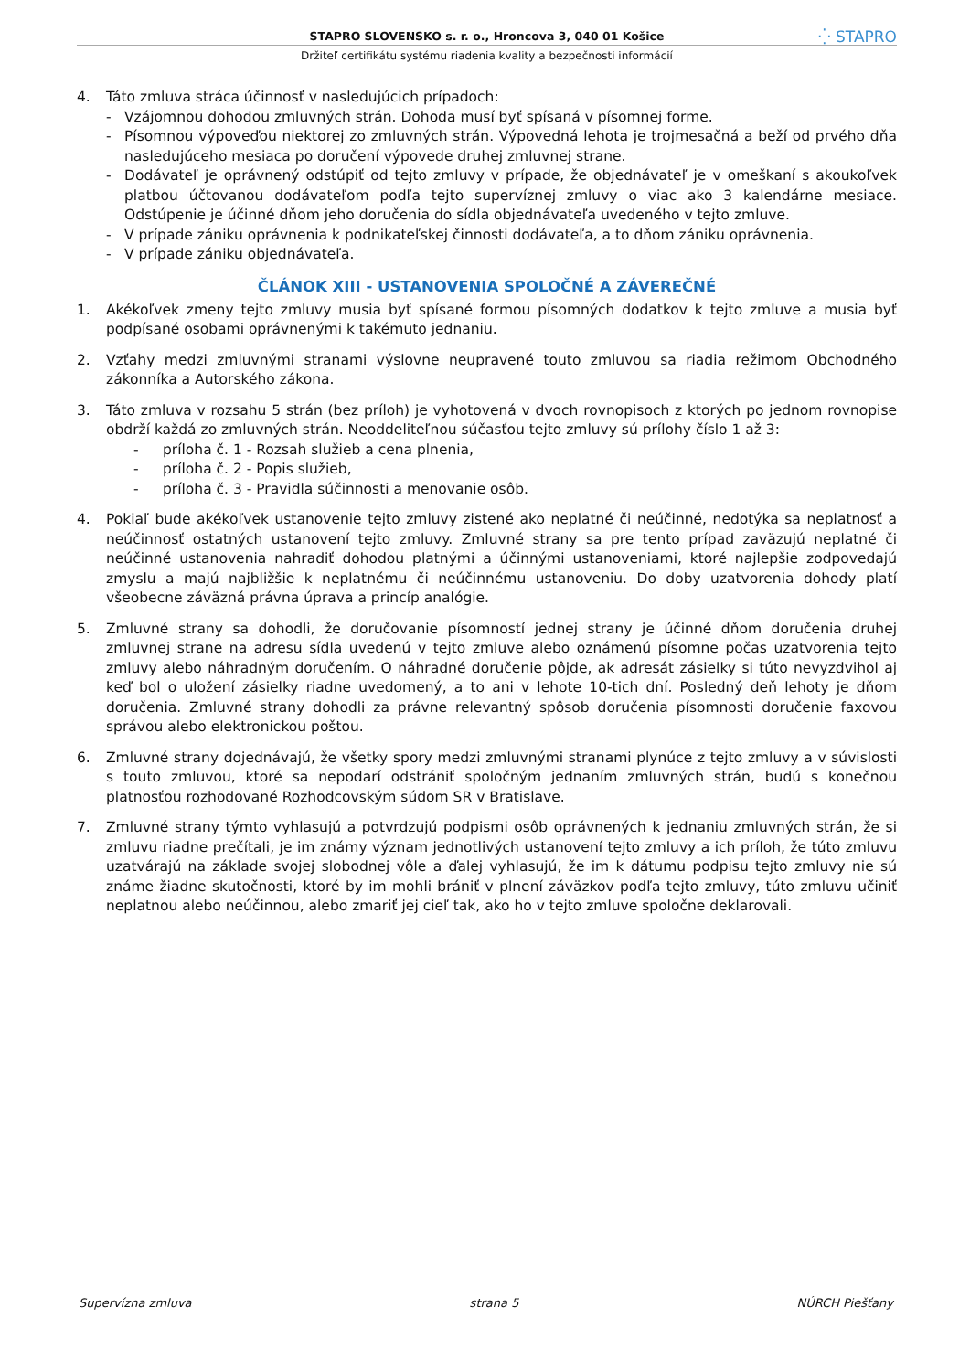STAPRO SLOVENSKO s. r. o., Hroncova 3, 040 01 Košice ⁛ STAPRO
Držiteľ certifikátu systému riadenia kvality a bezpečnosti informácií
4. Táto zmluva stráca účinnosť v nasledujúcich prípadoch:
- Vzájomnou dohodou zmluvných strán. Dohoda musí byť spísaná v písomnej forme.
- Písomnou výpoveďou niektorej zo zmluvných strán. Výpovedná lehota je trojmesačná a beží od prvého dňa nasledujúceho mesiaca po doručení výpovede druhej zmluvnej strane.
- Dodávateľ je oprávnený odstúpiť od tejto zmluvy v prípade, že objednávateľ je v omeškaní s akoukoľvek platbou účtovanou dodávateľom podľa tejto supervíznej zmluvy o viac ako 3 kalendárne mesiace. Odstúpenie je účinné dňom jeho doručenia do sídla objednávateľa uvedeného v tejto zmluve.
- V prípade zániku oprávnenia k podnikateľskej činnosti dodávateľa, a to dňom zániku oprávnenia.
- V prípade zániku objednávateľa.
ČLÁNOK XIII - USTANOVENIA SPOLOČNÉ A ZÁVEREČNÉ
1. Akékoľvek zmeny tejto zmluvy musia byť spísané formou písomných dodatkov k tejto zmluve a musia byť podpísané osobami oprávnenými k takémuto jednaniu.
2. Vzťahy medzi zmluvnými stranami výslovne neupravené touto zmluvou sa riadia režimom Obchodného zákonníka a Autorského zákona.
3. Táto zmluva v rozsahu 5 strán (bez príloh) je vyhotovená v dvoch rovnopisoch z ktorých po jednom rovnopise obdrží každá zo zmluvných strán. Neoddeliteľnou súčasťou tejto zmluvy sú prílohy číslo 1 až 3:
- príloha č. 1 - Rozsah služieb a cena plnenia,
- príloha č. 2 - Popis služieb,
- príloha č. 3 - Pravidla súčinnosti a menovanie osôb.
4. Pokiaľ bude akékoľvek ustanovenie tejto zmluvy zistené ako neplatné či neúčinné, nedotýka sa neplatnosť a neúčinnosť ostatných ustanovení tejto zmluvy. Zmluvné strany sa pre tento prípad zaväzujú neplatné či neúčinné ustanovenia nahradiť dohodou platnými a účinnými ustanoveniami, ktoré najlepšie zodpovedajú zmyslu a majú najbližšie k neplatnému či neúčinnému ustanoveniu. Do doby uzatvorenia dohody platí všeobecne záväzná právna úprava a princíp analógie.
5. Zmluvné strany sa dohodli, že doručovanie písomností jednej strany je účinné dňom doručenia druhej zmluvnej strane na adresu sídla uvedenú v tejto zmluve alebo oznámenú písomne počas uzatvorenia tejto zmluvy alebo náhradným doručením. O náhradné doručenie pôjde, ak adresát zásielky si túto nevyzdvihol aj keď bol o uložení zásielky riadne uvedomený, a to ani v lehote 10-tich dní. Posledný deň lehoty je dňom doručenia. Zmluvné strany dohodli za právne relevantný spôsob doručenia písomnosti doručenie faxovou správou alebo elektronickou poštou.
6. Zmluvné strany dojednávajú, že všetky spory medzi zmluvnými stranami plynúce z tejto zmluvy a v súvislosti s touto zmluvou, ktoré sa nepodarí odstrániť spoločným jednaním zmluvných strán, budú s konečnou platnosťou rozhodované Rozhodcovským súdom SR v Bratislave.
7. Zmluvné strany týmto vyhlasujú a potvrdzujú podpismi osôb oprávnených k jednaniu zmluvných strán, že si zmluvu riadne prečítali, je im známy význam jednotlivých ustanovení tejto zmluvy a ich príloh, že túto zmluvu uzatvárajú na základe svojej slobodnej vôle a ďalej vyhlasujú, že im k dátumu podpisu tejto zmluvy nie sú známe žiadne skutočnosti, ktoré by im mohli brániť v plnení záväzkov podľa tejto zmluvy, túto zmluvu učiniť neplatnou alebo neúčinnou, alebo zmariť jej cieľ tak, ako ho v tejto zmluve spoločne deklarovali.
Supervízna zmluva strana 5 NÚRCH Piešťany